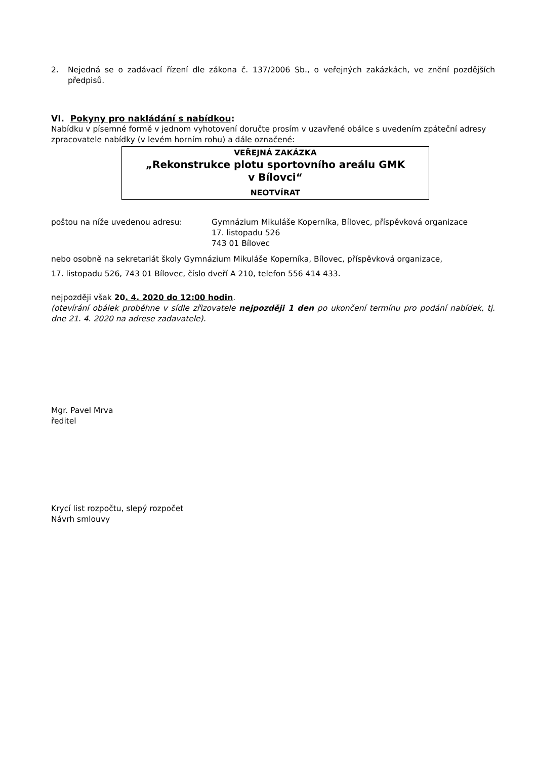2. Nejedná se o zadávací řízení dle zákona č. 137/2006 Sb., o veřejných zakázkách, ve znění pozdějších předpisů.
VI. Pokyny pro nakládání s nabídkou:
Nabídku v písemné formě v jednom vyhotovení doručte prosím v uzavřené obálce s uvedením zpáteční adresy zpracovatele nabídky (v levém horním rohu) a dále označené:
VEŘEJNÁ ZAKÁZKA
„Rekonstrukce plotu sportovního areálu GMK
v Bílovci“
NEOTVÍRAT
poštou na níže uvedenou adresu: Gymnázium Mikuláše Koperníka, Bílovec, příspěvková organizace
17. listopadu 526
743 01 Bílovec
nebo osobně na sekretariát školy Gymnázium Mikuláše Koperníka, Bílovec, příspěvková organizace,
17. listopadu 526, 743 01 Bílovec, číslo dveří A 210, telefon 556 414 433.
nejpozději však 20. 4. 2020 do 12:00 hodin.
(otevírání obálek proběhne v sídle zřizovatele nejpozději 1 den po ukončení termínu pro podání nabídek, tj. dne 21. 4. 2020 na adrese zadavatele).
Mgr. Pavel Mrva
ředitel
Krycí list rozpočtu, slepý rozpočet
Návrh smlouvy